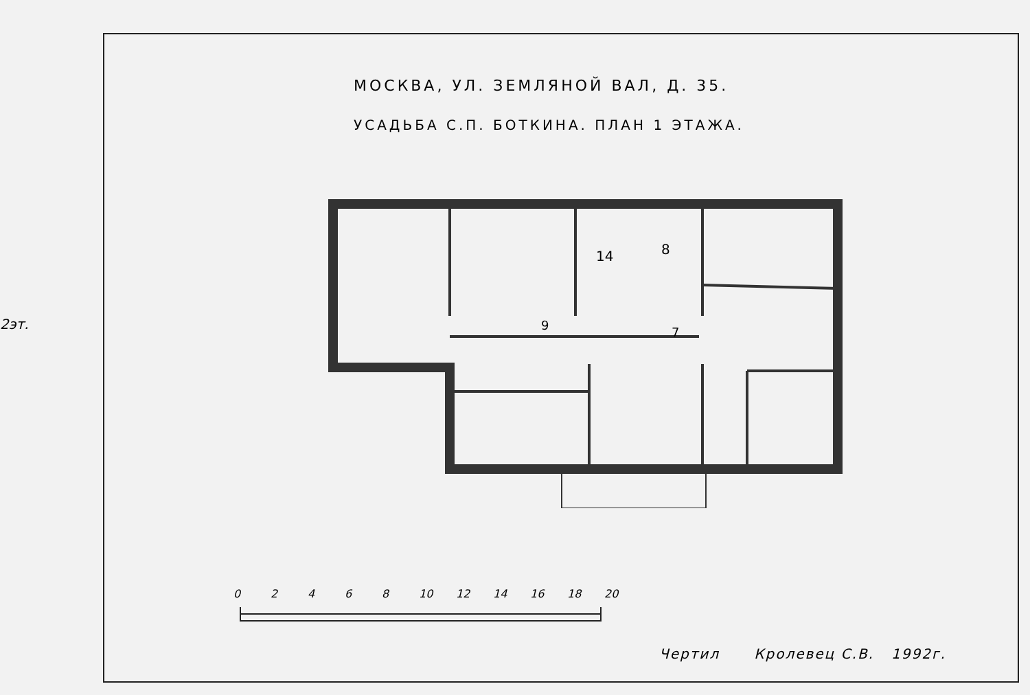2эт.
МОСКВА, УЛ. ЗЕМЛЯНОЙ ВАЛ, Д. 35.
УСАДЬБА С.П. БОТКИНА. ПЛАН 1 ЭТАЖА.
14
8
9
7
02468 10 12 14 16 18 20
Чертил Кролевец С.В. 1992г.